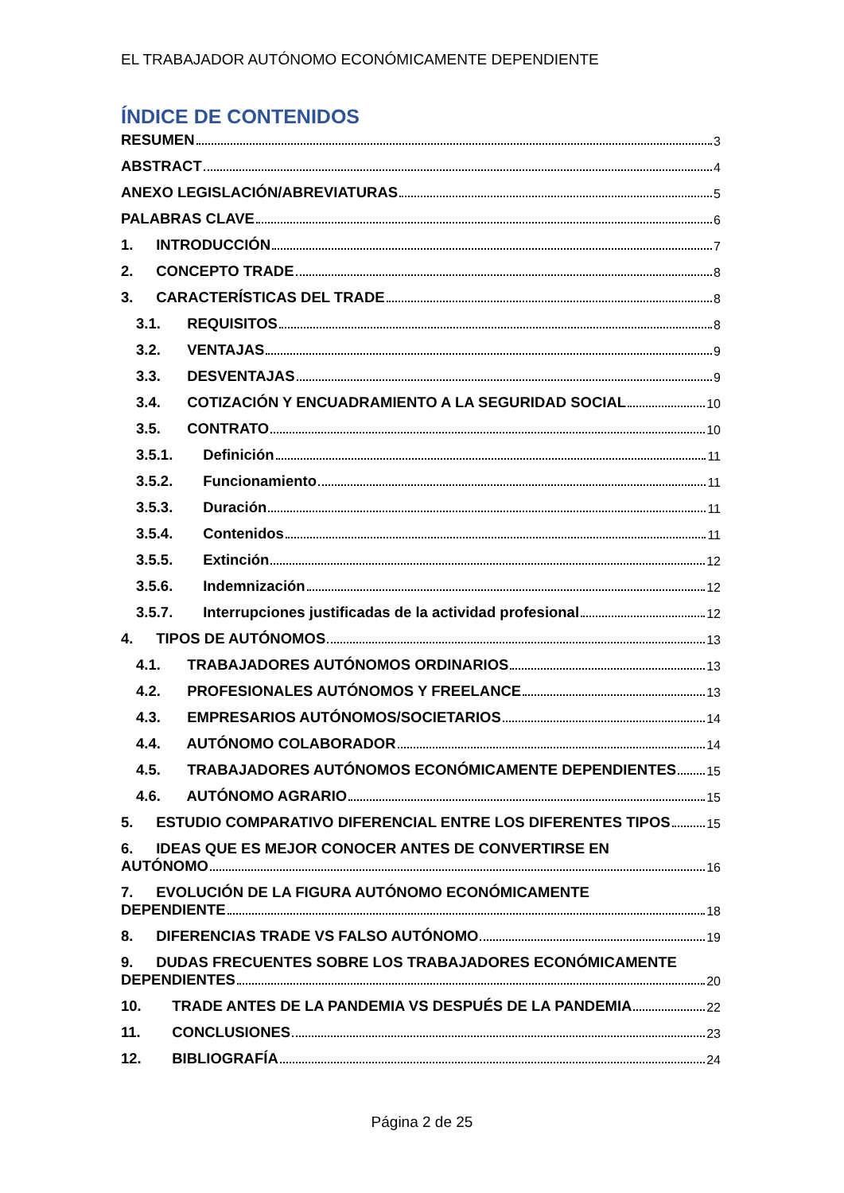EL TRABAJADOR AUTÓNOMO ECONÓMICAMENTE DEPENDIENTE
ÍNDICE DE CONTENIDOS
RESUMEN 3
ABSTRACT 4
ANEXO LEGISLACIÓN/ABREVIATURAS 5
PALABRAS CLAVE 6
1. INTRODUCCIÓN 7
2. CONCEPTO TRADE 8
3. CARACTERÍSTICAS DEL TRADE 8
3.1. REQUISITOS 8
3.2. VENTAJAS 9
3.3. DESVENTAJAS 9
3.4. COTIZACIÓN Y ENCUADRAMIENTO A LA SEGURIDAD SOCIAL 10
3.5. CONTRATO 10
3.5.1. Definición 11
3.5.2. Funcionamiento 11
3.5.3. Duración 11
3.5.4. Contenidos 11
3.5.5. Extinción 12
3.5.6. Indemnización 12
3.5.7. Interrupciones justificadas de la actividad profesional 12
4. TIPOS DE AUTÓNOMOS 13
4.1. TRABAJADORES AUTÓNOMOS ORDINARIOS 13
4.2. PROFESIONALES AUTÓNOMOS Y FREELANCE 13
4.3. EMPRESARIOS AUTÓNOMOS/SOCIETARIOS 14
4.4. AUTÓNOMO COLABORADOR 14
4.5. TRABAJADORES AUTÓNOMOS ECONÓMICAMENTE DEPENDIENTES 15
4.6. AUTÓNOMO AGRARIO 15
5. ESTUDIO COMPARATIVO DIFERENCIAL ENTRE LOS DIFERENTES TIPOS 15
6. IDEAS QUE ES MEJOR CONOCER ANTES DE CONVERTIRSE EN
AUTÓNOMO 16
7. EVOLUCIÓN DE LA FIGURA AUTÓNOMO ECONÓMICAMENTE
DEPENDIENTE 18
8. DIFERENCIAS TRADE VS FALSO AUTÓNOMO 19
9. DUDAS FRECUENTES SOBRE LOS TRABAJADORES ECONÓMICAMENTE
DEPENDIENTES 20
10. TRADE ANTES DE LA PANDEMIA VS DESPUÉS DE LA PANDEMIA 22
11. CONCLUSIONES 23
12. BIBLIOGRAFÍA 24
Página 2 de 25